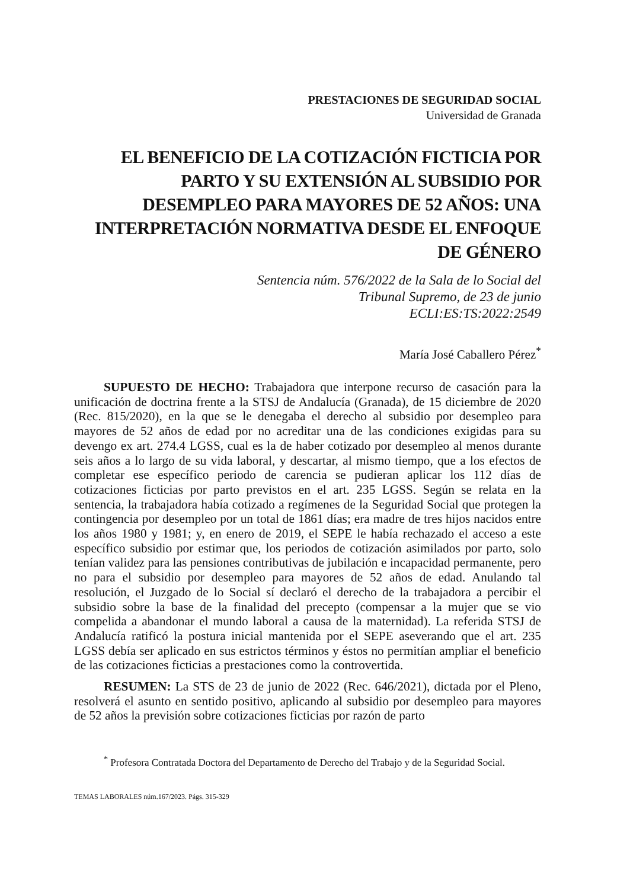PRESTACIONES DE SEGURIDAD SOCIAL
Universidad de Granada
EL BENEFICIO DE LA COTIZACIÓN FICTICIA POR PARTO Y SU EXTENSIÓN AL SUBSIDIO POR DESEMPLEO PARA MAYORES DE 52 AÑOS: UNA INTERPRETACIÓN NORMATIVA DESDE EL ENFOQUE DE GÉNERO
Sentencia núm. 576/2022 de la Sala de lo Social del
Tribunal Supremo, de 23 de junio
ECLI:ES:TS:2022:2549
María José Caballero Pérez<sup>*</sup>
SUPUESTO DE HECHO: Trabajadora que interpone recurso de casación para la unificación de doctrina frente a la STSJ de Andalucía (Granada), de 15 diciembre de 2020 (Rec. 815/2020), en la que se le denegaba el derecho al subsidio por desempleo para mayores de 52 años de edad por no acreditar una de las condiciones exigidas para su devengo ex art. 274.4 LGSS, cual es la de haber cotizado por desempleo al menos durante seis años a lo largo de su vida laboral, y descartar, al mismo tiempo, que a los efectos de completar ese específico periodo de carencia se pudieran aplicar los 112 días de cotizaciones ficticias por parto previstos en el art. 235 LGSS. Según se relata en la sentencia, la trabajadora había cotizado a regímenes de la Seguridad Social que protegen la contingencia por desempleo por un total de 1861 días; era madre de tres hijos nacidos entre los años 1980 y 1981; y, en enero de 2019, el SEPE le había rechazado el acceso a este específico subsidio por estimar que, los periodos de cotización asimilados por parto, solo tenían validez para las pensiones contributivas de jubilación e incapacidad permanente, pero no para el subsidio por desempleo para mayores de 52 años de edad. Anulando tal resolución, el Juzgado de lo Social sí declaró el derecho de la trabajadora a percibir el subsidio sobre la base de la finalidad del precepto (compensar a la mujer que se vio compelida a abandonar el mundo laboral a causa de la maternidad). La referida STSJ de Andalucía ratificó la postura inicial mantenida por el SEPE aseverando que el art. 235 LGSS debía ser aplicado en sus estrictos términos y éstos no permitían ampliar el beneficio de las cotizaciones ficticias a prestaciones como la controvertida.
RESUMEN: La STS de 23 de junio de 2022 (Rec. 646/2021), dictada por el Pleno, resolverá el asunto en sentido positivo, aplicando al subsidio por desempleo para mayores de 52 años la previsión sobre cotizaciones ficticias por razón de parto
<sup>*</sup> Profesora Contratada Doctora del Departamento de Derecho del Trabajo y de la Seguridad Social.
TEMAS LABORALES núm.167/2023. Págs. 315-329